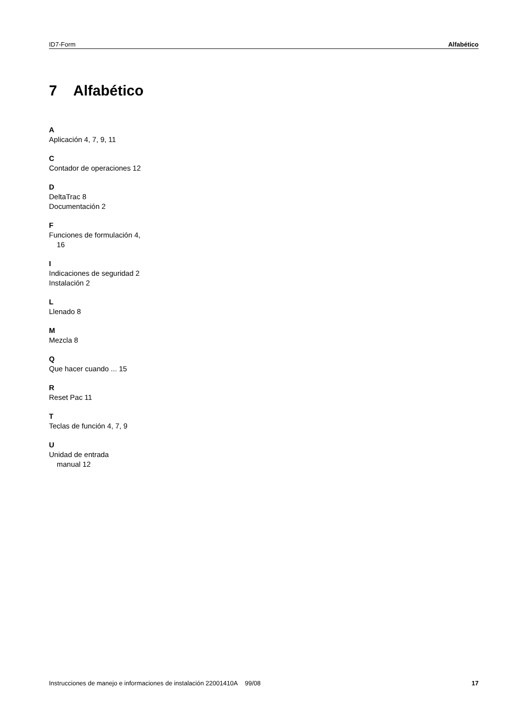ID7-Form Alfabético
7 Alfabético
A
Aplicación 4, 7, 9, 11
C
Contador de operaciones 12
D
DeltaTrac 8
Documentación 2
F
Funciones de formulación 4,
16
I
Indicaciones de seguridad 2
Instalación 2
L
Llenado 8
M
Mezcla 8
Q
Que hacer cuando ... 15
R
Reset Pac 11
T
Teclas de función 4, 7, 9
U
Unidad de entrada
manual 12
Instrucciones de manejo e informaciones de instalación 22001410A 99/08 17